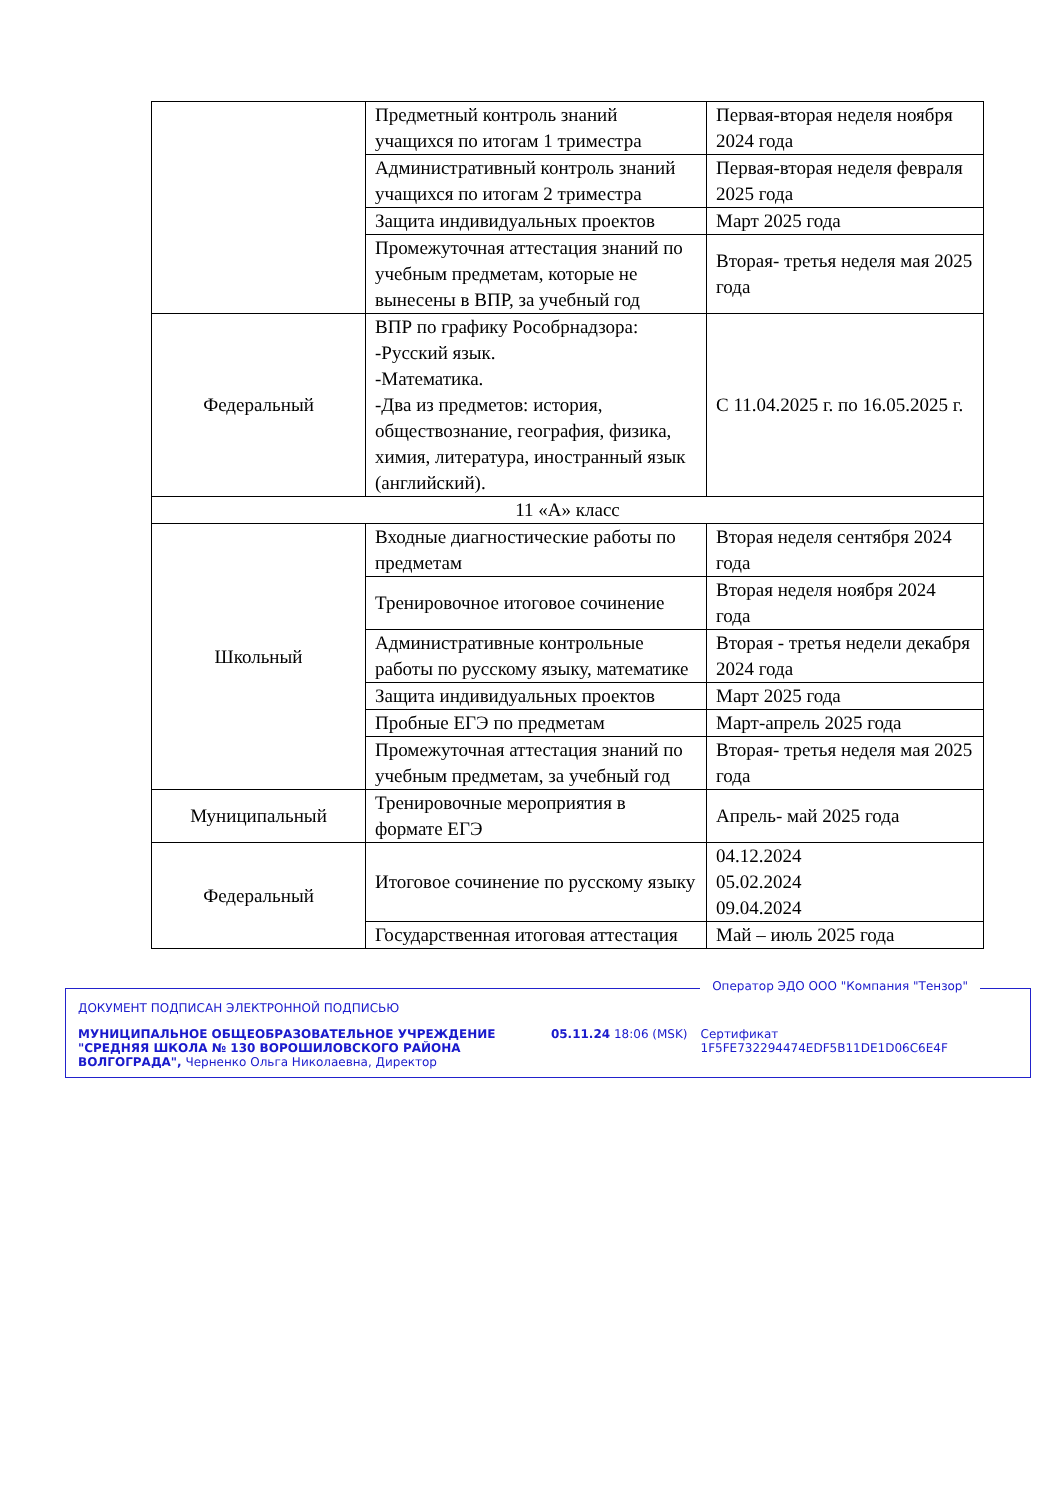| | Предметный контроль знаний учащихся по итогам 1 триместра | Первая-вторая неделя ноября 2024 года |
| | Административный контроль знаний учащихся по итогам 2 триместра | Первая-вторая неделя февраля 2025 года |
| | Защита индивидуальных проектов | Март 2025 года |
| | Промежуточная аттестация знаний по учебным предметам, которые не вынесены в ВПР, за учебный год | Вторая- третья неделя мая 2025 года |
| Федеральный | ВПР по графику Рособрнадзора: -Русский язык. -Математика. -Два из предметов: история, обществознание, география, физика, химия, литература, иностранный язык (английский). | С 11.04.2025 г. по 16.05.2025 г. |
| 11 «А» класс | | |
| Школьный | Входные диагностические работы по предметам | Вторая неделя сентября 2024 года |
| | Тренировочное итоговое сочинение | Вторая неделя ноября 2024 года |
| | Административные контрольные работы по русскому языку, математике | Вторая - третья недели декабря 2024 года |
| | Защита индивидуальных проектов | Март 2025 года |
| | Пробные ЕГЭ по предметам | Март-апрель 2025 года |
| | Промежуточная аттестация знаний по учебным предметам, за учебный год | Вторая- третья неделя мая 2025 года |
| Муниципальный | Тренировочные мероприятия в формате ЕГЭ | Апрель- май 2025 года |
| Федеральный | Итоговое сочинение по русскому языку | 04.12.2024 05.02.2024 09.04.2024 |
| | Государственная итоговая аттестация | Май – июль 2025 года |
Оператор ЭДО ООО "Компания "Тензор"
ДОКУМЕНТ ПОДПИСАН ЭЛЕКТРОННОЙ ПОДПИСЬЮ
МУНИЦИПАЛЬНОЕ ОБЩЕОБРАЗОВАТЕЛЬНОЕ УЧРЕЖДЕНИЕ "СРЕДНЯЯ ШКОЛА № 130 ВОРОШИЛОВСКОГО РАЙОНА ВОЛГОГРАДА", Черненко Ольга Николаевна, Директор
05.11.24 18:06 (MSK) Сертификат 1F5FE732294474EDF5B11DE1D06C6E4F